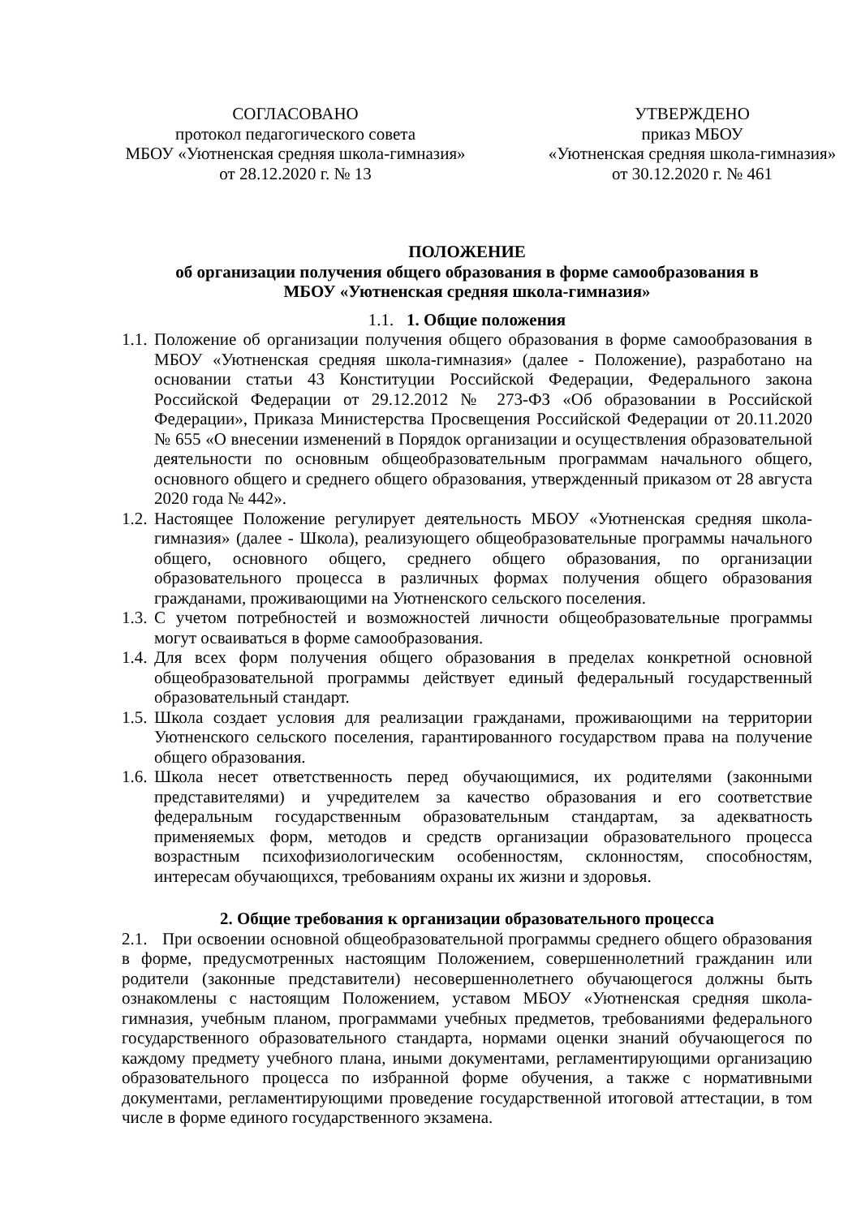СОГЛАСОВАНО
протокол педагогического совета
МБОУ «Уютненская средняя школа-гимназия»
от 28.12.2020 г. № 13
УТВЕРЖДЕНО
приказ МБОУ
«Уютненская средняя школа-гимназия»
от 30.12.2020 г. № 461
ПОЛОЖЕНИЕ
об организации получения общего образования в форме самообразования в
МБОУ «Уютненская средняя школа-гимназия»
1.1. 1. Общие положения
1.1. Положение об организации получения общего образования в форме самообразования в МБОУ «Уютненская средняя школа-гимназия» (далее - Положение), разработано на основании статьи 43 Конституции Российской Федерации, Федерального закона Российской Федерации от 29.12.2012 № 273-ФЗ «Об образовании в Российской Федерации», Приказа Министерства Просвещения Российской Федерации от 20.11.2020 № 655 «О внесении изменений в Порядок организации и осуществления образовательной деятельности по основным общеобразовательным программам начального общего, основного общего и среднего общего образования, утвержденный приказом от 28 августа 2020 года № 442».
1.2. Настоящее Положение регулирует деятельность МБОУ «Уютненская средняя школа-гимназия» (далее - Школа), реализующего общеобразовательные программы начального общего, основного общего, среднего общего образования, по организации образовательного процесса в различных формах получения общего образования гражданами, проживающими на Уютненского сельского поселения.
1.3. С учетом потребностей и возможностей личности общеобразовательные программы могут осваиваться в форме самообразования.
1.4. Для всех форм получения общего образования в пределах конкретной основной общеобразовательной программы действует единый федеральный государственный образовательный стандарт.
1.5. Школа создает условия для реализации гражданами, проживающими на территории Уютненского сельского поселения, гарантированного государством права на получение общего образования.
1.6. Школа несет ответственность перед обучающимися, их родителями (законными представителями) и учредителем за качество образования и его соответствие федеральным государственным образовательным стандартам, за адекватность применяемых форм, методов и средств организации образовательного процесса возрастным психофизиологическим особенностям, склонностям, способностям, интересам обучающихся, требованиям охраны их жизни и здоровья.
2. Общие требования к организации образовательного процесса
2.1. При освоении основной общеобразовательной программы среднего общего образования в форме, предусмотренных настоящим Положением, совершеннолетний гражданин или родители (законные представители) несовершеннолетнего обучающегося должны быть ознакомлены с настоящим Положением, уставом МБОУ «Уютненская средняя школа-гимназия, учебным планом, программами учебных предметов, требованиями федерального государственного образовательного стандарта, нормами оценки знаний обучающегося по каждому предмету учебного плана, иными документами, регламентирующими организацию образовательного процесса по избранной форме обучения, а также с нормативными документами, регламентирующими проведение государственной итоговой аттестации, в том числе в форме единого государственного экзамена.